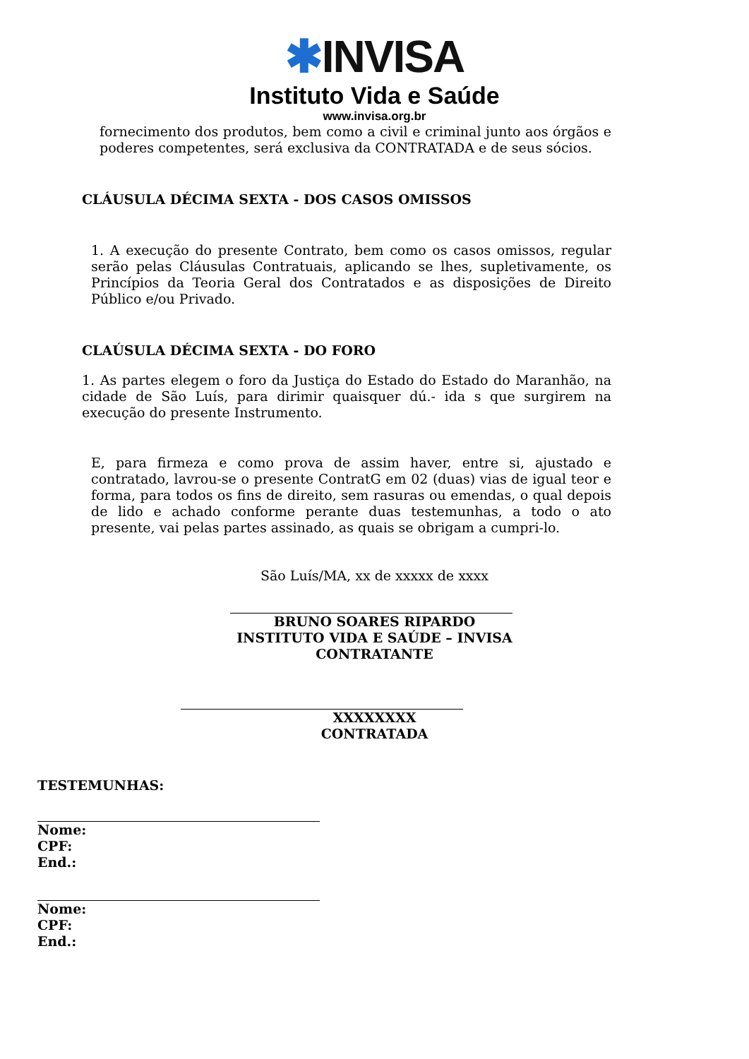✱INVISA
Instituto Vida e Saúde
www.invisa.org.br
fornecimento dos produtos, bem como a civil e criminal junto aos órgãos e poderes competentes, será exclusiva da CONTRATADA e de seus sócios.
CLÁUSULA DÉCIMA SEXTA - DOS CASOS OMISSOS
1. A execução do presente Contrato, bem como os casos omissos, regular serão pelas Cláusulas Contratuais, aplicando se lhes, supletivamente, os Princípios da Teoria Geral dos Contratados e as disposições de Direito Público e/ou Privado.
CLAÚSULA DÉCIMA SEXTA - DO FORO
1. As partes elegem o foro da Justiça do Estado do Estado do Maranhão, na cidade de São Luís, para dirimir quaisquer dú.- ida s que surgirem na execução do presente Instrumento.
E, para firmeza e como prova de assim haver, entre si, ajustado e contratado, lavrou-se o presente ContratG em 02 (duas) vias de igual teor e forma, para todos os fins de direito, sem rasuras ou emendas, o qual depois de lido e achado conforme perante duas testemunhas, a todo o ato presente, vai pelas partes assinado, as quais se obrigam a cumpri-lo.
São Luís/MA, xx de xxxxx de xxxx
BRUNO SOARES RIPARDO
INSTITUTO VIDA E SAÚDE – INVISA
CONTRATANTE
XXXXXXXX
CONTRATADA
TESTEMUNHAS:
Nome:
CPF:
End.:
Nome:
CPF:
End.: